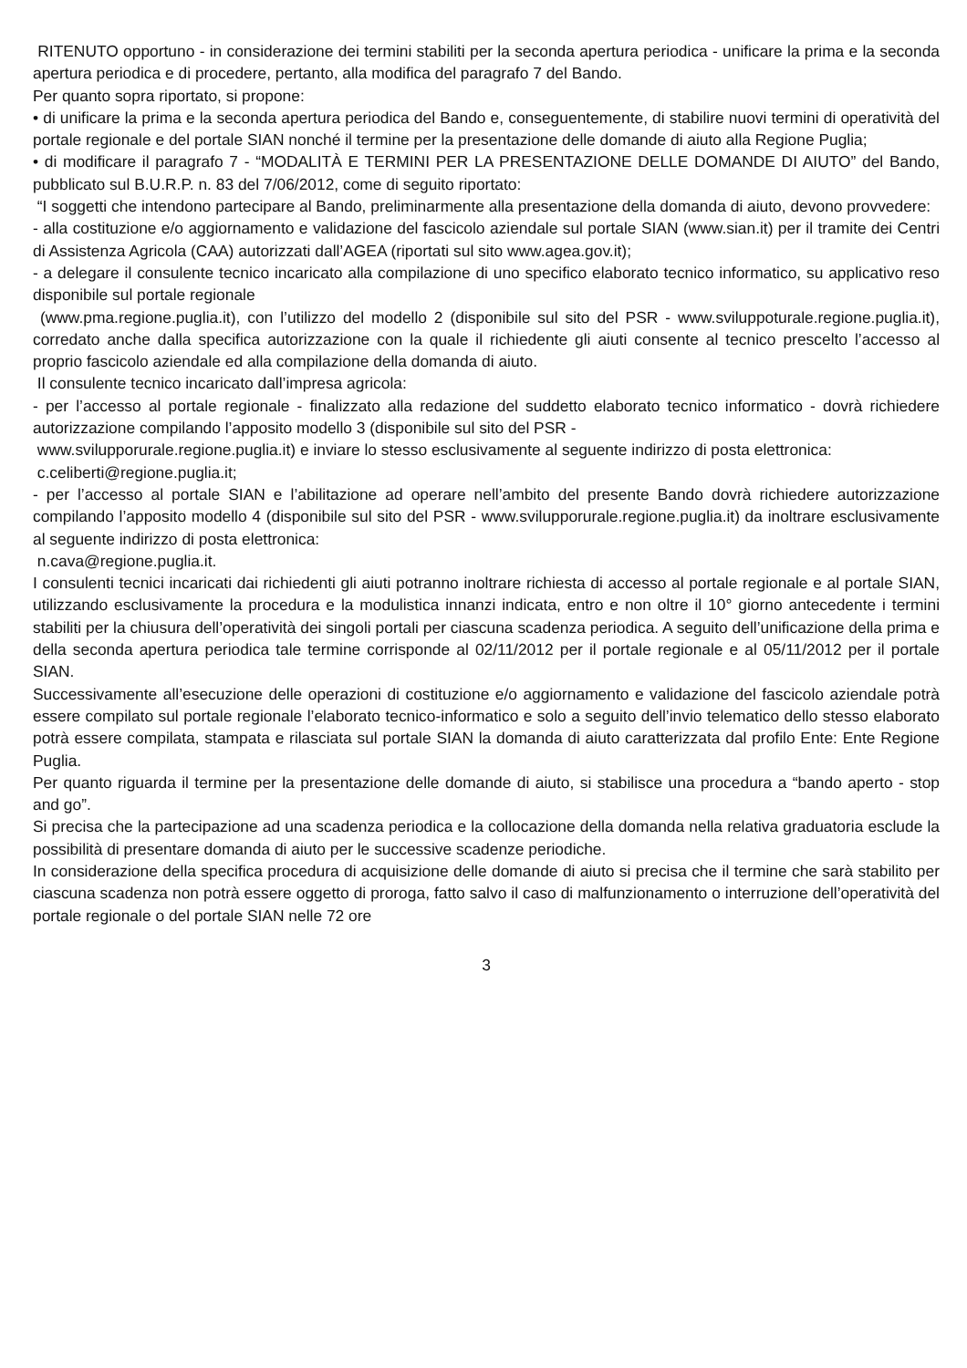RITENUTO opportuno - in considerazione dei termini stabiliti per la seconda apertura periodica - unificare la prima e la seconda apertura periodica e di procedere, pertanto, alla modifica del paragrafo 7 del Bando.
Per quanto sopra riportato, si propone:
• di unificare la prima e la seconda apertura periodica del Bando e, conseguentemente, di stabilire nuovi termini di operatività del portale regionale e del portale SIAN nonché il termine per la presentazione delle domande di aiuto alla Regione Puglia;
• di modificare il paragrafo 7 - “MODALITÀ E TERMINI PER LA PRESENTAZIONE DELLE DOMANDE DI AIUTO” del Bando, pubblicato sul B.U.R.P. n. 83 del 7/06/2012, come di seguito riportato:
“I soggetti che intendono partecipare al Bando, preliminarmente alla presentazione della domanda di aiuto, devono provvedere:
- alla costituzione e/o aggiornamento e validazione del fascicolo aziendale sul portale SIAN (www.sian.it) per il tramite dei Centri di Assistenza Agricola (CAA) autorizzati dall’AGEA (riportati sul sito www.agea.gov.it);
- a delegare il consulente tecnico incaricato alla compilazione di uno specifico elaborato tecnico informatico, su applicativo reso disponibile sul portale regionale
(www.pma.regione.puglia.it), con l’utilizzo del modello 2 (disponibile sul sito del PSR - www.sviluppoturale.regione.puglia.it), corredato anche dalla specifica autorizzazione con la quale il richiedente gli aiuti consente al tecnico prescelto l’accesso al proprio fascicolo aziendale ed alla compilazione della domanda di aiuto.
Il consulente tecnico incaricato dall’impresa agricola:
- per l’accesso al portale regionale - finalizzato alla redazione del suddetto elaborato tecnico informatico - dovrà richiedere autorizzazione compilando l’apposito modello 3 (disponibile sul sito del PSR -
www.svilupporurale.regione.puglia.it) e inviare lo stesso esclusivamente al seguente indirizzo di posta elettronica:
c.celiberti@regione.puglia.it;
- per l’accesso al portale SIAN e l’abilitazione ad operare nell’ambito del presente Bando dovrà richiedere autorizzazione compilando l’apposito modello 4 (disponibile sul sito del PSR - www.svilupporurale.regione.puglia.it) da inoltrare esclusivamente al seguente indirizzo di posta elettronica:
n.cava@regione.puglia.it.
I consulenti tecnici incaricati dai richiedenti gli aiuti potranno inoltrare richiesta di accesso al portale regionale e al portale SIAN, utilizzando esclusivamente la procedura e la modulistica innanzi indicata, entro e non oltre il 10° giorno antecedente i termini stabiliti per la chiusura dell’operatività dei singoli portali per ciascuna scadenza periodica. A seguito dell’unificazione della prima e della seconda apertura periodica tale termine corrisponde al 02/11/2012 per il portale regionale e al 05/11/2012 per il portale SIAN.
Successivamente all’esecuzione delle operazioni di costituzione e/o aggiornamento e validazione del fascicolo aziendale potrà essere compilato sul portale regionale l’elaborato tecnico-informatico e solo a seguito dell’invio telematico dello stesso elaborato potrà essere compilata, stampata e rilasciata sul portale SIAN la domanda di aiuto caratterizzata dal profilo Ente: Ente Regione Puglia.
Per quanto riguarda il termine per la presentazione delle domande di aiuto, si stabilisce una procedura a “bando aperto - stop and go”.
Si precisa che la partecipazione ad una scadenza periodica e la collocazione della domanda nella relativa graduatoria esclude la possibilità di presentare domanda di aiuto per le successive scadenze periodiche.
In considerazione della specifica procedura di acquisizione delle domande di aiuto si precisa che il termine che sarà stabilito per ciascuna scadenza non potrà essere oggetto di proroga, fatto salvo il caso di malfunzionamento o interruzione dell’operatività del portale regionale o del portale SIAN nelle 72 ore
3